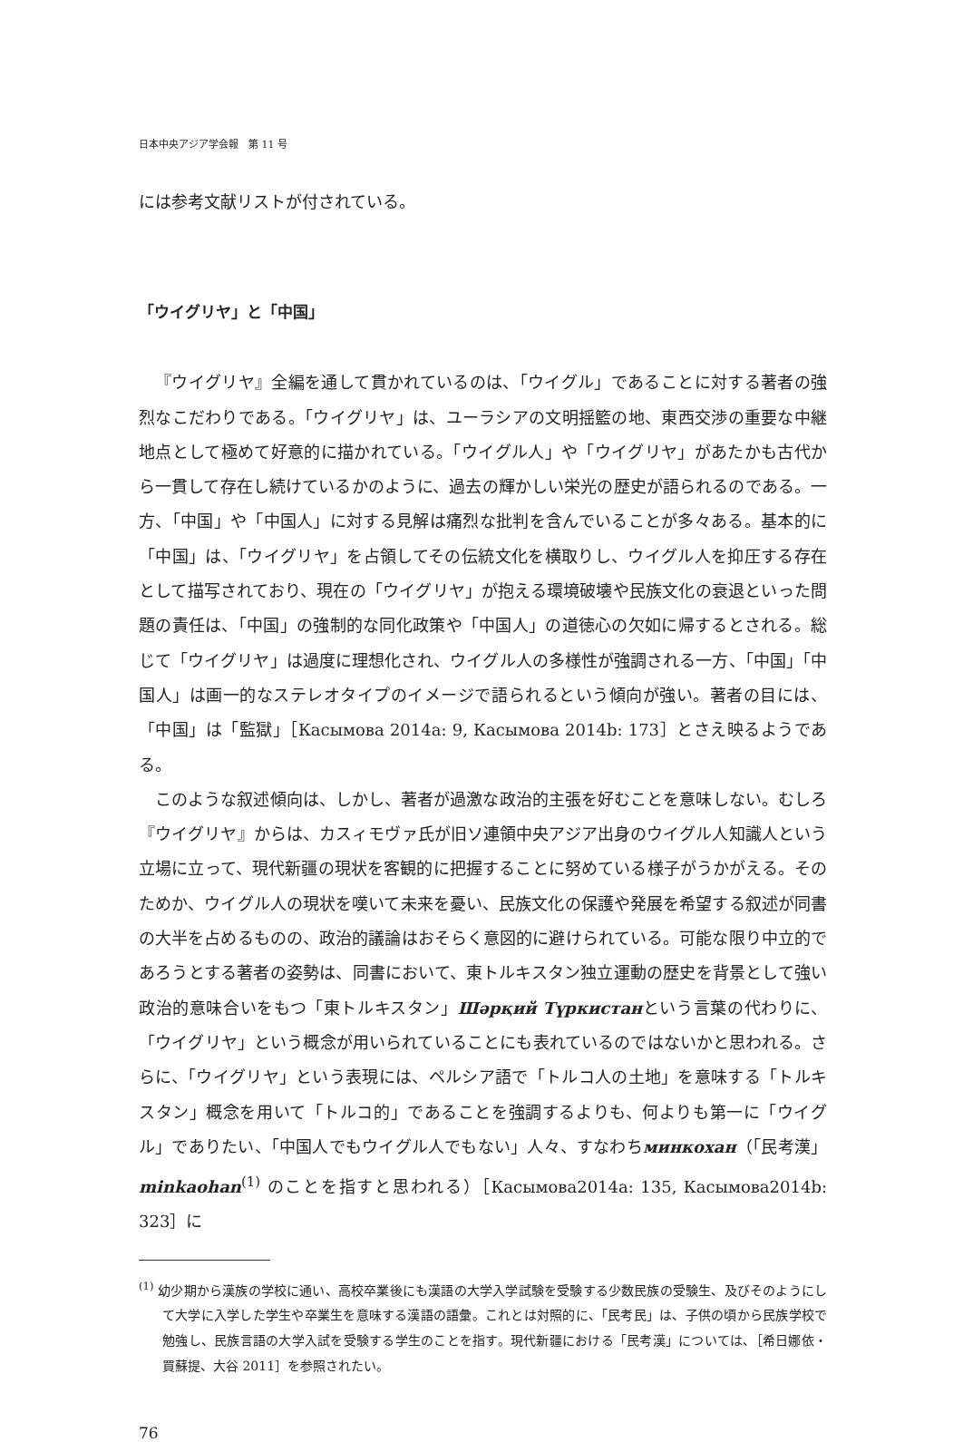日本中央アジア学会報　第 11 号
には参考文献リストが付されている。
「ウイグリヤ」と「中国」
『ウイグリヤ』全編を通して貫かれているのは、「ウイグル」であることに対する著者の強烈なこだわりである。「ウイグリヤ」は、ユーラシアの文明揺籃の地、東西交渉の重要な中継地点として極めて好意的に描かれている。「ウイグル人」や「ウイグリヤ」があたかも古代から一貫して存在し続けているかのように、過去の輝かしい栄光の歴史が語られるのである。一方、「中国」や「中国人」に対する見解は痛烈な批判を含んでいることが多々ある。基本的に「中国」は、「ウイグリヤ」を占領してその伝統文化を横取りし、ウイグル人を抑圧する存在として描写されており、現在の「ウイグリヤ」が抱える環境破壊や民族文化の衰退といった問題の責任は、「中国」の強制的な同化政策や「中国人」の道徳心の欠如に帰するとされる。総じて「ウイグリヤ」は過度に理想化され、ウイグル人の多様性が強調される一方、「中国」「中国人」は画一的なステレオタイプのイメージで語られるという傾向が強い。著者の目には、「中国」は「監獄」［Касымова 2014a: 9, Касымова 2014b: 173］とさえ映るようである。
このような叙述傾向は、しかし、著者が過激な政治的主張を好むことを意味しない。むしろ『ウイグリヤ』からは、カスィモヴァ氏が旧ソ連領中央アジア出身のウイグル人知識人という立場に立って、現代新疆の現状を客観的に把握することに努めている様子がうかがえる。そのためか、ウイグル人の現状を嘆いて未来を憂い、民族文化の保護や発展を希望する叙述が同書の大半を占めるものの、政治的議論はおそらく意図的に避けられている。可能な限り中立的であろうとする著者の姿勢は、同書において、東トルキスタン独立運動の歴史を背景として強い政治的意味合いをもつ「東トルキスタン」Шәрқий Түркистанという言葉の代わりに、「ウイグリヤ」という概念が用いられていることにも表れているのではないかと思われる。さらに、「ウイグリヤ」という表現には、ペルシア語で「トルコ人の土地」を意味する「トルキスタン」概念を用いて「トルコ的」であることを強調するよりも、何よりも第一に「ウイグル」でありたい、「中国人でもウイグル人でもない」人々、すなわちминкохан（「民考漢」minkaohan<sup>(1)</sup> のことを指すと思われる）［Касымова2014a: 135, Касымова2014b: 323］に
<sup>(1)</sup> 幼少期から漢族の学校に通い、高校卒業後にも漢語の大学入学試験を受験する少数民族の受験生、及びそのようにして大学に入学した学生や卒業生を意味する漢語の語彙。これとは対照的に、「民考民」は、子供の頃から民族学校で勉強し、民族言語の大学入試を受験する学生のことを指す。現代新疆における「民考漢」については、［希日娜依・買蘇提、大谷 2011］を参照されたい。
76